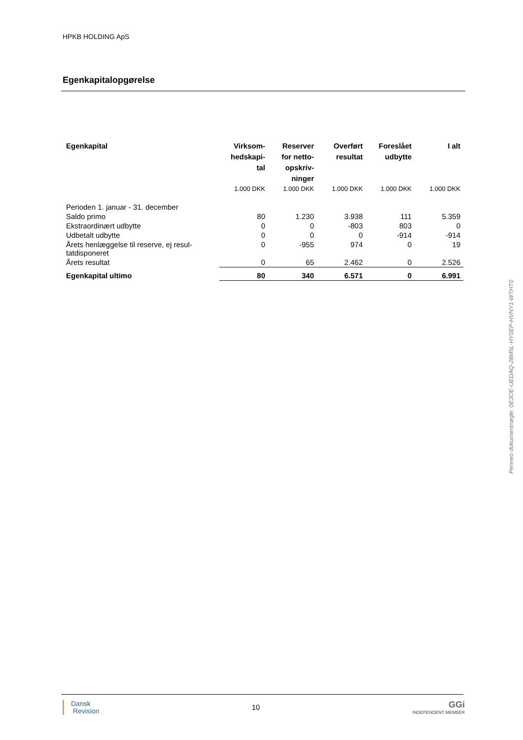HPKB HOLDING ApS
Egenkapitalopgørelse
| Egenkapital | Virksom- hedskapi- tal | Reserver for netto- opskriv- ninger | Overført resultat | Foreslået udbytte | I alt |
| --- | --- | --- | --- | --- | --- |
| | 1.000 DKK | 1.000 DKK | 1.000 DKK | 1.000 DKK | 1.000 DKK |
| Perioden 1. januar - 31. december | | | | | |
| Saldo primo | 80 | 1.230 | 3.938 | 111 | 5.359 |
| Ekstraordinært udbytte | 0 | 0 | -803 | 803 | 0 |
| Udbetalt udbytte | 0 | 0 | 0 | -914 | -914 |
| Årets henlæggelse til reserve, ej resul- tatdisponeret | 0 | -955 | 974 | 0 | 19 |
| Årets resultat | 0 | 65 | 2.462 | 0 | 2.526 |
| Egenkapital ultimo | 80 | 340 | 6.571 | 0 | 6.991 |
Penneo dokumentnøgle: 0E3OE-UEDAQ-28M5L-HY0EP-HVNY1-WTHT0
Dansk
Revision
10
GGi
INDEPENDENT MEMBER